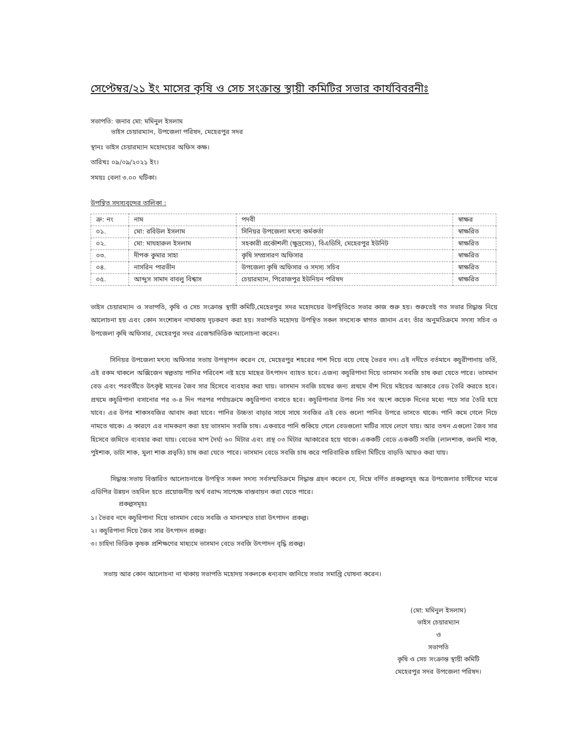সেপ্টেম্বর/২১ ইং মাসের কৃষি ও সেচ সংক্রান্ত স্থায়ী কমিটির সভার কার্যবিবরনীঃ
সভাপতি: জনাব মো: মমিনুল ইসলাম
ভাইস চেয়ারম্যান, উপজেলা পরিষদ, মেহেরপুর সদর
স্থানঃ ভাইস চেয়ারম্যান মহোদয়ের অফিস কক্ষ।
তারিখঃ ০৯/০৯/২০২১ ইং।
সময়ঃ বেলা ৩.০০ ঘটিকা।
উপস্থিত সদস্যবৃন্দের তালিকা :
| ক্র: নং | নাম | পদবী | স্বাক্ষর |
| --- | --- | --- | --- |
| ০১. | মো: রবিউল ইসলাম | সিনিয়র উপজেলা মৎস্য কর্মকর্তা | স্বাক্ষরিত |
| ০২. | মো: মাযহারুল ইসলাম | সহকারী প্রকৌশলী (ক্ষুদ্রসেচ), বিএডিসি, মেহেরপুর ইউনিট | স্বাক্ষরিত |
| ০৩. | দীপক কুমার সাহা | কৃষি সম্প্রসারণ অফিসার | স্বাক্ষরিত |
| ০৪. | নাসরিন পারভীন | উপজেলা কৃষি অফিসার ও সদস্য সচিব | স্বাক্ষরিত |
| ০৫. | আব্দুস সামাদ বাবলু বিশ্বাস | চেয়ারম্যান, পিরোজপুর ইউনিয়ন পরিষদ | স্বাক্ষরিত |
ভাইস চেয়ারম্যান ও সভাপতি, কৃষি ও সেচ সংক্রান্ত স্থায়ী কমিটি,মেহেরপুর সদর মহোদয়ের উপস্থিতিতে সভার কাজ শুরু হয়। শুরুতেই গত সভার সিদ্ধান্ত নিয়ে আলোচনা হয় এবং কোন সংশোধন নাথাকায় দৃঢ়করণ করা হয়। সভাপতি মহোদয় উপস্থিত সকল সদস্যেক স্বাগত জানান এবং তাঁর অনুমতিক্রমে সদস্য সচিব ও উপজেলা কৃষি অফিসার, মেহেরপুর সদর এজেন্ডাভিত্তিক আলোচনা করেন।
সিনিয়র উপজেলা মৎস্য অফিসার সভায় উপস্থাপন করেন যে, মেহেরপুর শহরের পাশ দিয়ে বয়ে গেছে ভৈরব নদ। এই নদীতে বর্তমানে কচুরীপানায় ভর্তি, এই রকম থাকলে অক্সিজেন স্বল্পতায় পানির পরিবেশ নষ্ট হয়ে মাছের উৎপাদন ব্যাহত হবে। এজন্য কচুরিপানা দিয়ে ভাসমান সবজি চাষ করা যেতে পারে। ভাসমান বেড এবং পরবর্তীতে উৎকৃষ্ট মানের জৈব সার হিসেবে ব্যবহার করা যায়। ভাসমান সবজি চাষের জন্য প্রথমে বাঁশ দিয়ে মইয়ের আকারে বেড তৈরি করতে হবে। প্রথমে কচুরিপানা বসানোর পর ৩-৪ দিন পরপর পর্যায়ক্রমে কচুরিপানা বসাতে হবে। কচুরিপানার উপর নিচ সব অংশ কয়েক দিনের মধ্যে পচে সার তৈরি হয়ে যাবে। এর উপর শাকসবজির আবাদ করা যাবে। পানির উচ্চতা বাড়ার সাথে সাথে সবজির এই বেড গুলো পানির উপরে ভাসতে থাকে। পানি কমে গেলে নিচে নামতে থাকে। এ কারণে এর নামকরণ করা হয় ভাসমান সবজি চাষ। একবারে পানি শুকিয়ে গেলে বেডগুলো মাটির সাথে লেগে যায়। আর তখন এগুলো জৈব সার হিসেবে জমিতে ব্যবহার করা যায়। বেডের মাপ দৈর্ঘ্য ৬০ মিটার এবং প্রস্থ ০৩ মিটার আকারের হয়ে থাকে। এককটি বেডে এককটি সবজি (লালশাক, কলমি শাক, পুইশাক, ডাটা শাক, মুলা শাক প্রভৃতি) চাষ করা যেতে পারে। ভাসমান বেডে সবজি চাষ করে পারিবারিক চাহিদা মিটিয়ে বাড়তি আয়ও করা যায়।
সিদ্ধান্ত:সভায় বিস্তারিত আলোচনান্তে উপস্থিত সকল সদস্য সর্বসম্মতিক্রমে সিদ্ধান্ত গ্রহন করেন যে, নিম্নে বর্ণিত প্রকল্পসমূহ অত্র উপজেলার চাষীদের মাঝে এডিপির উন্নয়ন তহবিল হতে প্রয়োজনীয় অর্থ বরাদ্দ সাপেক্ষে বাস্তবায়ন করা যেতে পারে।
প্রকল্পসমূহঃ
১। ভৈরব নদে কচুরিপানা দিয়ে ভাসমান বেডে সবজি ও মানসম্মত চারা উৎপাদন প্রকল্প।
২। কচুরিপানা দিয়ে জৈব সার উৎপাদন প্রকল্প।
৩। চাহিদা ভিত্তিক কৃষক প্রশিক্ষণের মাধ্যমে ভাসমান বেডে সবজি উৎপাদন বৃদ্ধি প্রকল্প।
সভায় আর কোন আলোচনা না থাকায় সভাপতি মহোদয় সকলকে ধন্যবাদ জানিয়ে সভার সমাপ্তি ঘোষনা করেন।
(মো: মমিনুল ইসলাম)
ভাইস চেয়ারম্যান
ও
সভাপতি
কৃষি ও সেচ সংক্রান্ত স্থায়ী কমিটি
মেহেরপুর সদর উপজেলা পরিষদ।